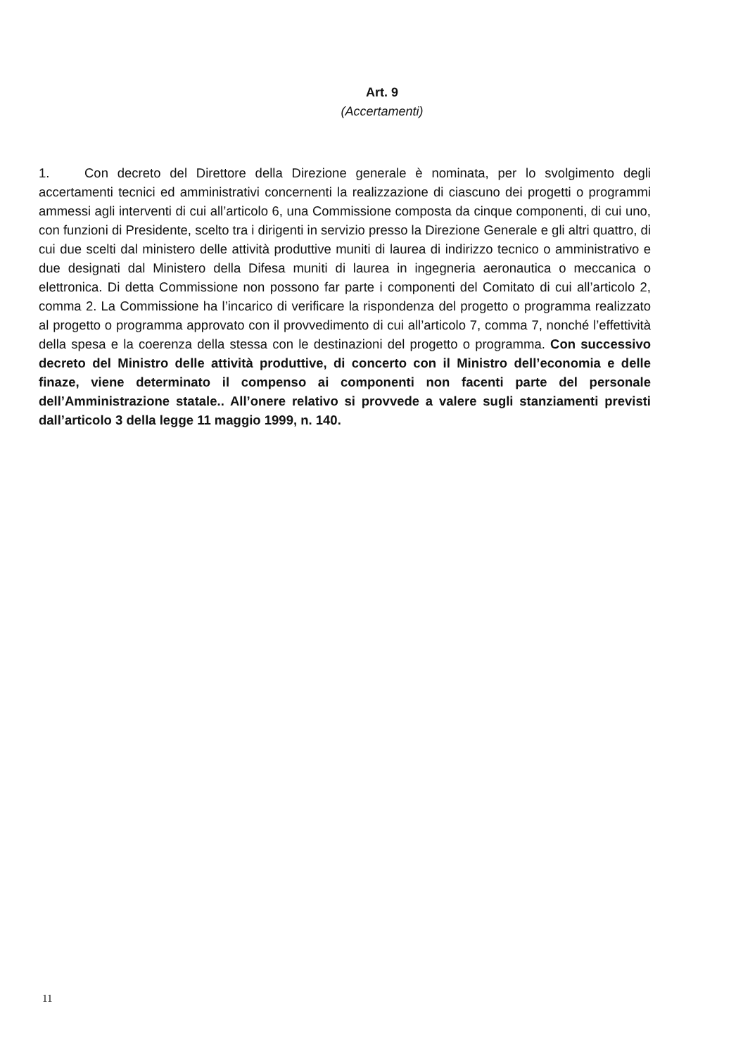Art. 9
(Accertamenti)
1. Con decreto del Direttore della Direzione generale è nominata, per lo svolgimento degli accertamenti tecnici ed amministrativi concernenti la realizzazione di ciascuno dei progetti o programmi ammessi agli interventi di cui all’articolo 6, una Commissione composta da cinque componenti, di cui uno, con funzioni di Presidente, scelto tra i dirigenti in servizio presso la Direzione Generale e gli altri quattro, di cui due scelti dal ministero delle attività produttive muniti di laurea di indirizzo tecnico o amministrativo e due designati dal Ministero della Difesa muniti di laurea in ingegneria aeronautica o meccanica o elettronica. Di detta Commissione non possono far parte i componenti del Comitato di cui all’articolo 2, comma 2. La Commissione ha l’incarico di verificare la rispondenza del progetto o programma realizzato al progetto o programma approvato con il provvedimento di cui all’articolo 7, comma 7, nonché l’effettività della spesa e la coerenza della stessa con le destinazioni del progetto o programma. Con successivo decreto del Ministro delle attività produttive, di concerto con il Ministro dell’economia e delle finaze, viene determinato il compenso ai componenti non facenti parte del personale dell’Amministrazione statale.. All’onere relativo si provvede a valere sugli stanziamenti previsti dall’articolo 3 della legge 11 maggio 1999, n. 140.
11